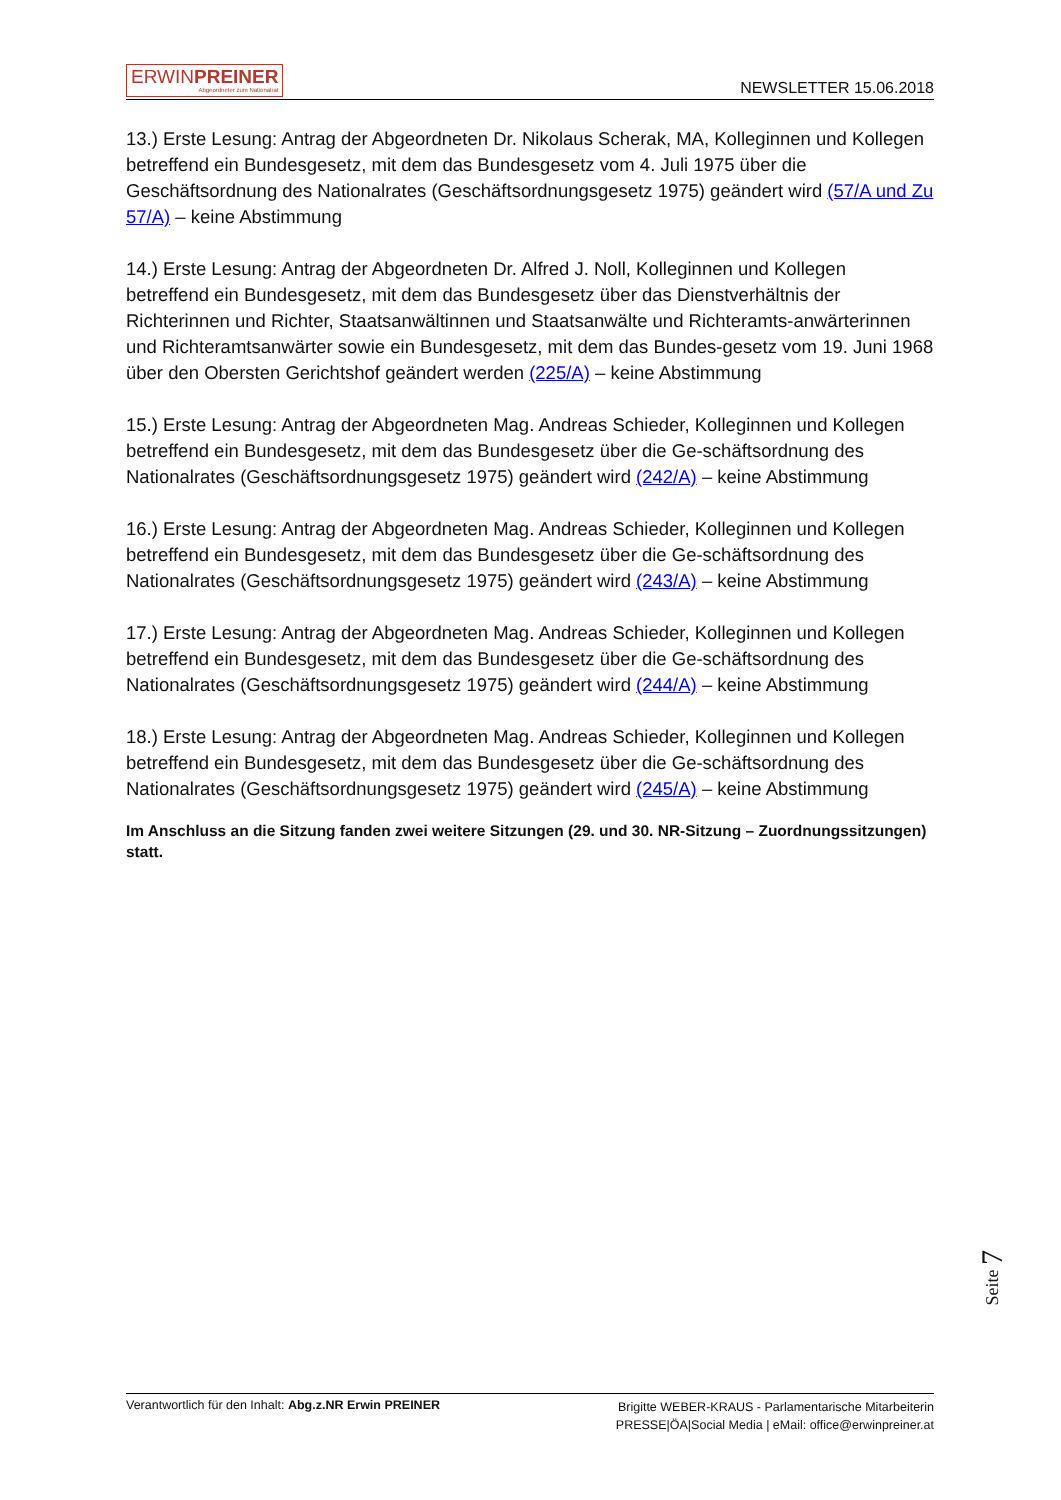ERWINPREINER
Abgeordneter zum Nationalrat
NEWSLETTER 15.06.2018
13.) Erste Lesung: Antrag der Abgeordneten Dr. Nikolaus Scherak, MA, Kolleginnen und Kollegen betreffend ein Bundesgesetz, mit dem das Bundesgesetz vom 4. Juli 1975 über die Geschäftsordnung des Nationalrates (Geschäftsordnungsgesetz 1975) geändert wird (57/A und Zu 57/A) – keine Abstimmung
14.) Erste Lesung: Antrag der Abgeordneten Dr. Alfred J. Noll, Kolleginnen und Kollegen betreffend ein Bundesgesetz, mit dem das Bundesgesetz über das Dienstverhältnis der Richterinnen und Richter, Staatsanwältinnen und Staatsanwälte und Richteramts-anwärterinnen und Richteramtsanwärter sowie ein Bundesgesetz, mit dem das Bundes-gesetz vom 19. Juni 1968 über den Obersten Gerichtshof geändert werden (225/A) – keine Abstimmung
15.) Erste Lesung: Antrag der Abgeordneten Mag. Andreas Schieder, Kolleginnen und Kollegen betreffend ein Bundesgesetz, mit dem das Bundesgesetz über die Ge-schäftsordnung des Nationalrates (Geschäftsordnungsgesetz 1975) geändert wird (242/A) – keine Abstimmung
16.) Erste Lesung: Antrag der Abgeordneten Mag. Andreas Schieder, Kolleginnen und Kollegen betreffend ein Bundesgesetz, mit dem das Bundesgesetz über die Ge-schäftsordnung des Nationalrates (Geschäftsordnungsgesetz 1975) geändert wird (243/A) – keine Abstimmung
17.) Erste Lesung: Antrag der Abgeordneten Mag. Andreas Schieder, Kolleginnen und Kollegen betreffend ein Bundesgesetz, mit dem das Bundesgesetz über die Ge-schäftsordnung des Nationalrates (Geschäftsordnungsgesetz 1975) geändert wird (244/A) – keine Abstimmung
18.) Erste Lesung: Antrag der Abgeordneten Mag. Andreas Schieder, Kolleginnen und Kollegen betreffend ein Bundesgesetz, mit dem das Bundesgesetz über die Ge-schäftsordnung des Nationalrates (Geschäftsordnungsgesetz 1975) geändert wird (245/A) – keine Abstimmung
Im Anschluss an die Sitzung fanden zwei weitere Sitzungen (29. und 30. NR-Sitzung – Zuordnungssitzungen) statt.
Seite 7
Verantwortlich für den Inhalt: Abg.z.NR Erwin PREINER
Brigitte WEBER-KRAUS - Parlamentarische Mitarbeiterin
PRESSE|ÖA|Social Media | eMail: office@erwinpreiner.at